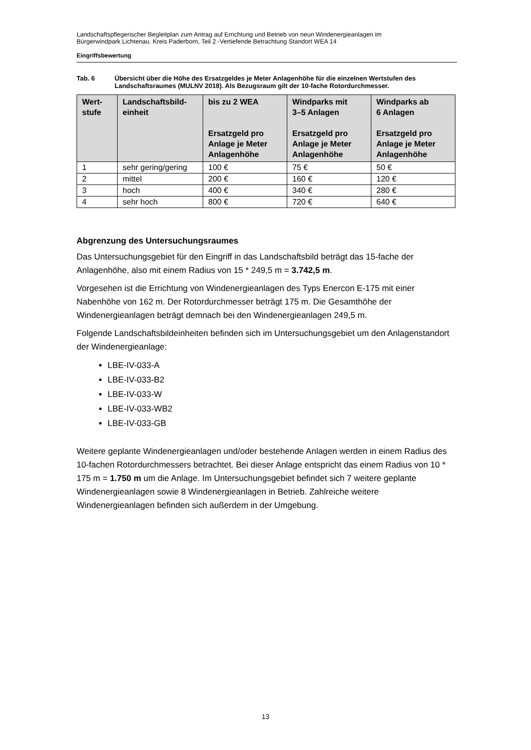Landschaftspflegerischer Begleitplan zum Antrag auf Errichtung und Betrieb von neun Windenergieanlagen im
Bürgerwindpark Lichtenau. Kreis Paderborn, Teil 2 -Vertiefende Betrachtung Standort WEA 14
Eingriffsbewertung
Tab. 6 Übersicht über die Höhe des Ersatzgeldes je Meter Anlagenhöhe für die einzelnen Wertstufen des Landschaftsraumes (MULNV 2018). Als Bezugsraum gilt der 10-fache Rotordurchmesser.
| Wert- stufe | Landschaftsbild- einheit | bis zu 2 WEA Ersatzgeld pro Anlage je Meter Anlagenhöhe | Windparks mit 3–5 Anlagen Ersatzgeld pro Anlage je Meter Anlagenhöhe | Windparks ab 6 Anlagen Ersatzgeld pro Anlage je Meter Anlagenhöhe |
| --- | --- | --- | --- | --- |
| 1 | sehr gering/gering | 100 € | 75 € | 50 € |
| 2 | mittel | 200 € | 160 € | 120 € |
| 3 | hoch | 400 € | 340 € | 280 € |
| 4 | sehr hoch | 800 € | 720 € | 640 € |
Abgrenzung des Untersuchungsraumes
Das Untersuchungsgebiet für den Eingriff in das Landschaftsbild beträgt das 15-fache der Anlagenhöhe, also mit einem Radius von 15 * 249,5 m = 3.742,5 m.
Vorgesehen ist die Errichtung von Windenergieanlagen des Typs Enercon E-175 mit einer Nabenhöhe von 162 m. Der Rotordurchmesser beträgt 175 m. Die Gesamthöhe der Windenergieanlagen beträgt demnach bei den Windenergieanlagen 249,5 m.
Folgende Landschaftsbildeinheiten befinden sich im Untersuchungsgebiet um den Anlagenstandort der Windenergieanlage:
LBE-IV-033-A
LBE-IV-033-B2
LBE-IV-033-W
LBE-IV-033-WB2
LBE-IV-033-GB
Weitere geplante Windenergieanlagen und/oder bestehende Anlagen werden in einem Radius des 10-fachen Rotordurchmessers betrachtet. Bei dieser Anlage entspricht das einem Radius von 10 * 175 m = 1.750 m um die Anlage. Im Untersuchungsgebiet befindet sich 7 weitere geplante Windenergieanlagen sowie 8 Windenergieanlagen in Betrieb. Zahlreiche weitere Windenergieanlagen befinden sich außerdem in der Umgebung.
13